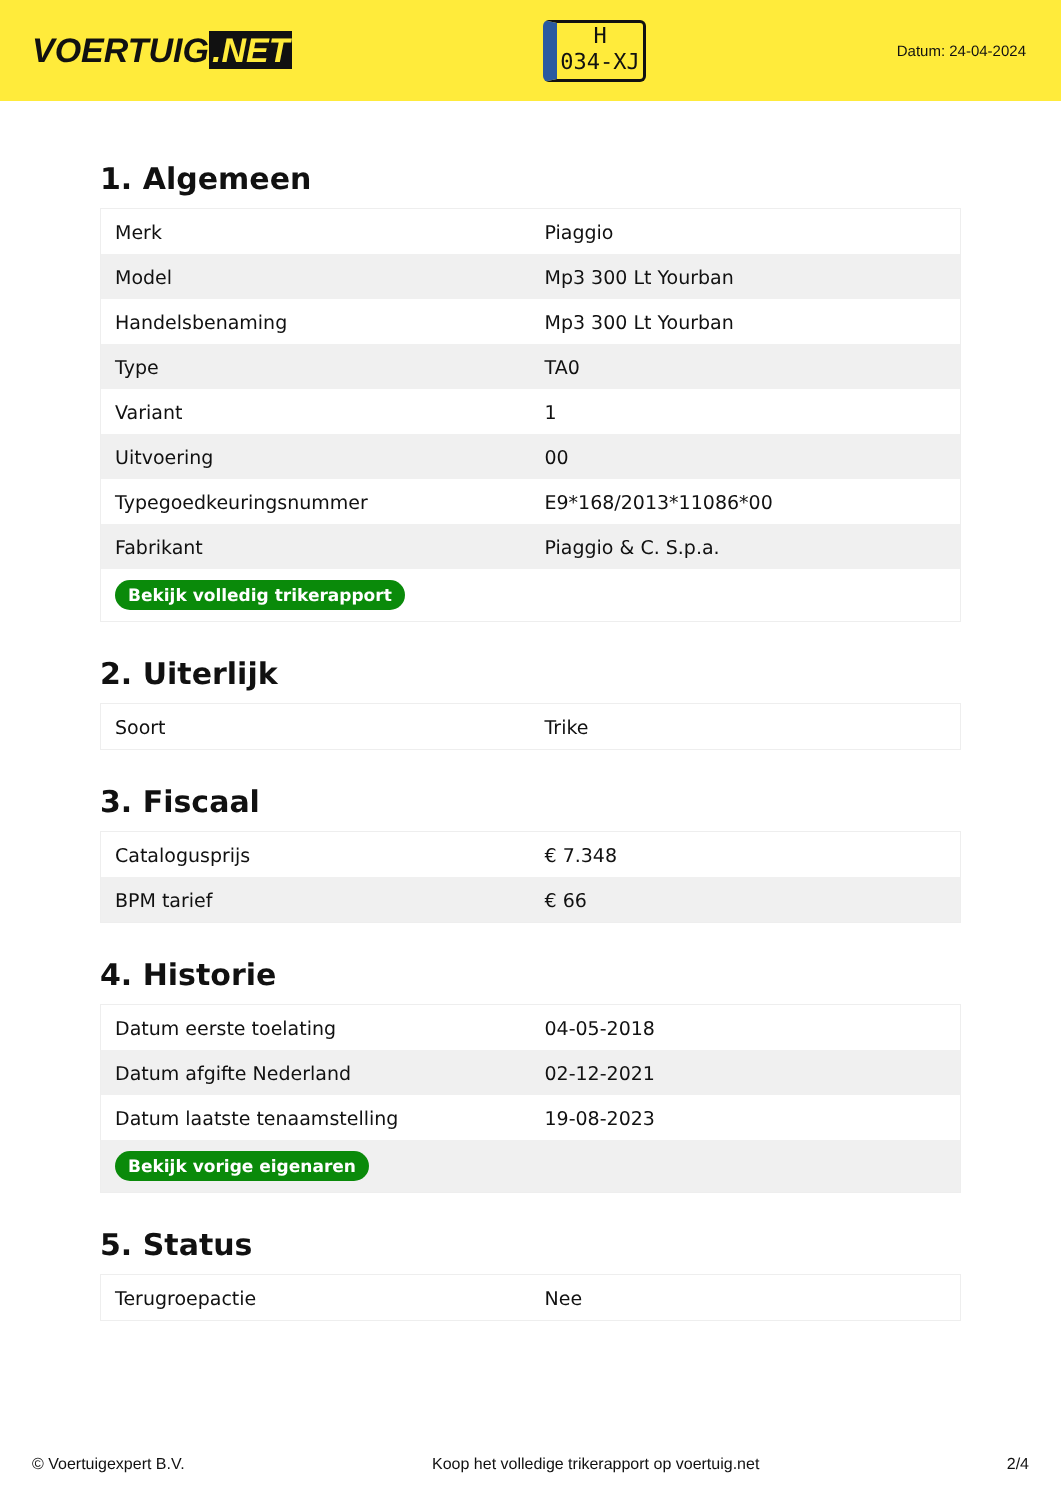VOERTUIG.NET
H
034-XJ
Datum: 24-04-2024
1. Algemeen
| Merk | Piaggio |
| Model | Mp3 300 Lt Yourban |
| Handelsbenaming | Mp3 300 Lt Yourban |
| Type | TA0 |
| Variant | 1 |
| Uitvoering | 00 |
| Typegoedkeuringsnummer | E9*168/2013*11086*00 |
| Fabrikant | Piaggio & C. S.p.a. |
| Bekijk volledig trikerapport | |
2. Uiterlijk
| Soort | Trike |
3. Fiscaal
| Catalogusprijs | € 7.348 |
| BPM tarief | € 66 |
4. Historie
| Datum eerste toelating | 04-05-2018 |
| Datum afgifte Nederland | 02-12-2021 |
| Datum laatste tenaamstelling | 19-08-2023 |
| Bekijk vorige eigenaren | |
5. Status
| Terugroepactie | Nee |
© Voertuigexpert B.V. Koop het volledige trikerapport op voertuig.net 2/4